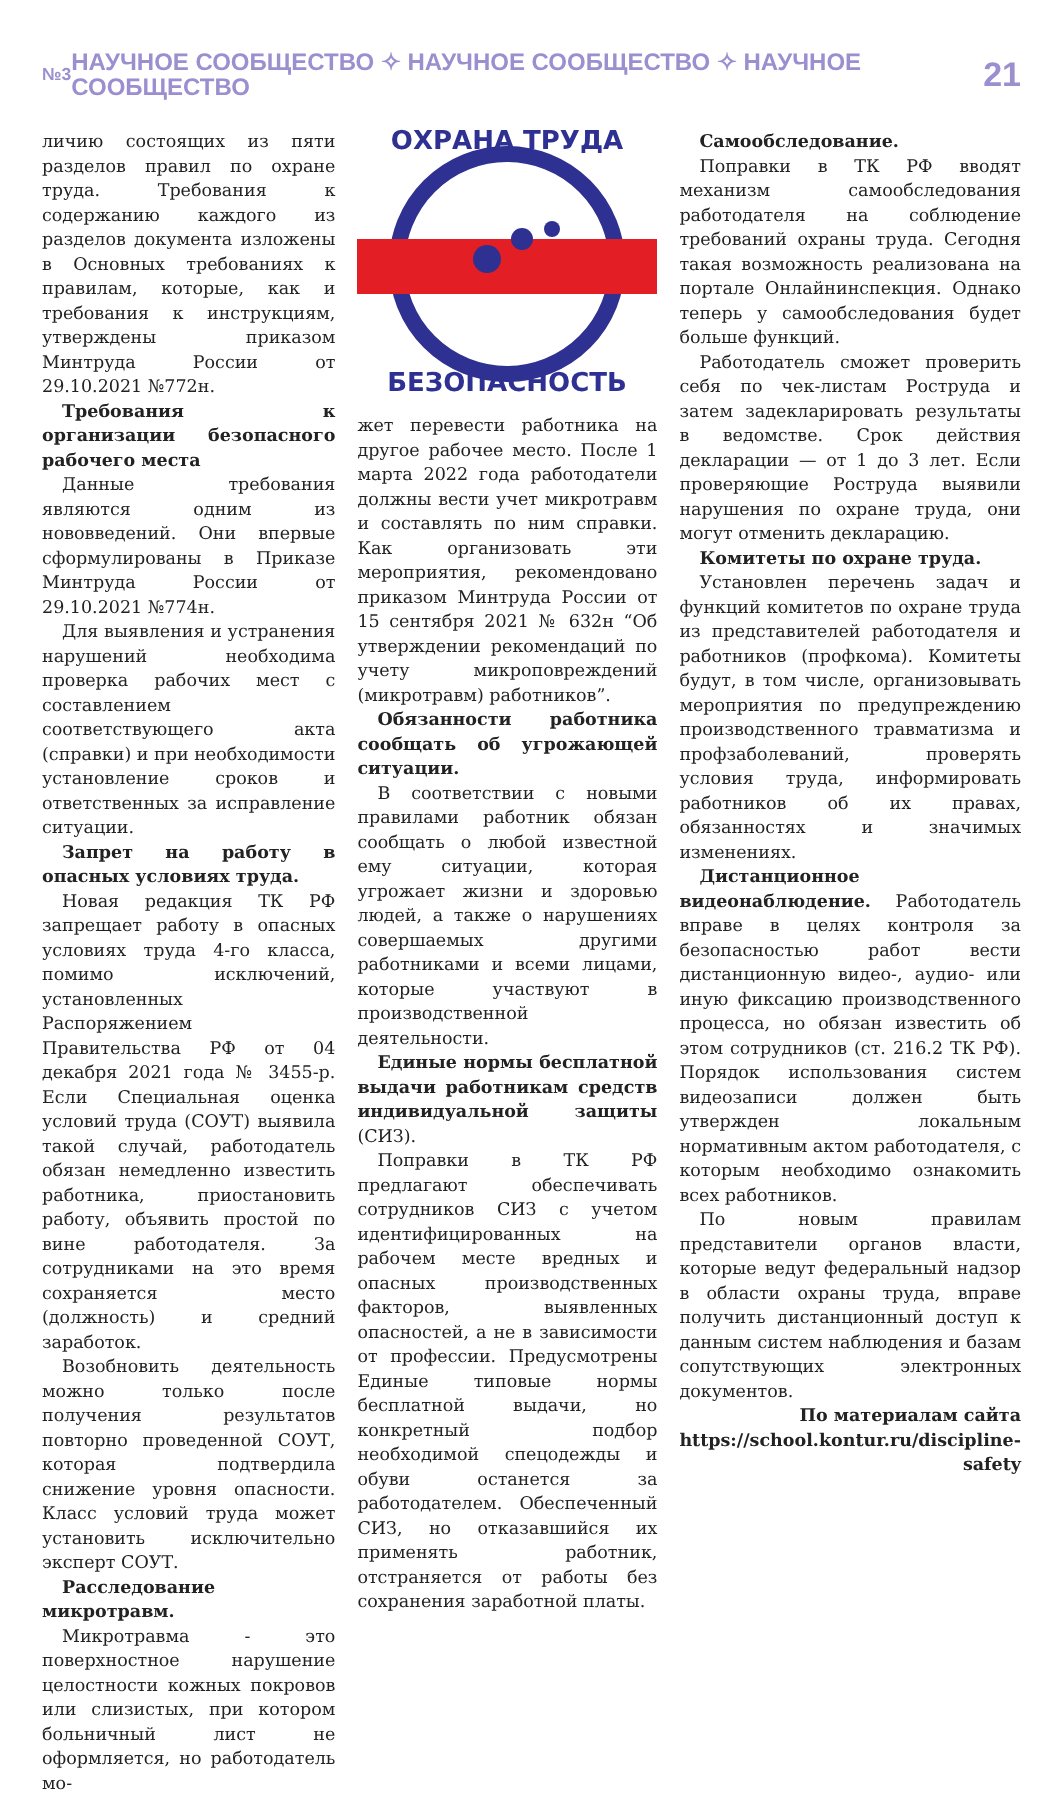№3 НАУЧНОЕ СООБЩЕСТВО ✧ НАУЧНОЕ СООБЩЕСТВО ✧ НАУЧНОЕ СООБЩЕСТВО 21
личию состоящих из пяти разделов правил по охране труда. Требования к содержанию каждого из разделов документа изложены в Основных требованиях к правилам, которые, как и требования к инструкциям, утверждены приказом Минтруда России от 29.10.2021 №772н.
Требования к организации безопасного рабочего места
Данные требования являются одним из нововведений. Они впервые сформулированы в Приказе Минтруда России от 29.10.2021 №774н.
Для выявления и устранения нарушений необходима проверка рабочих мест с составлением соответствующего акта (справки) и при необходимости установление сроков и ответственных за исправление ситуации.
Запрет на работу в опасных условиях труда.
Новая редакция ТК РФ запрещает работу в опасных условиях труда 4-го класса, помимо исключений, установленных Распоряжением Правительства РФ от 04 декабря 2021 года № 3455-р. Если Специальная оценка условий труда (СОУТ) выявила такой случай, работодатель обязан немедленно известить работника, приостановить работу, объявить простой по вине работодателя. За сотрудниками на это время сохраняется место (должность) и средний заработок.
Возобновить деятельность можно только после получения результатов повторно проведенной СОУТ, которая подтвердила снижение уровня опасности. Класс условий труда может установить исключительно эксперт СОУТ.
Расследование микротравм.
Микротравма - это поверхностное нарушение целостности кожных покровов или слизистых, при котором больничный лист не оформляется, но работодатель мо-
ОХРАНА ТРУДА
БЕЗОПАСНОСТЬ
жет перевести работника на другое рабочее место. После 1 марта 2022 года работодатели должны вести учет микротравм и составлять по ним справки. Как организовать эти мероприятия, рекомендовано приказом Минтруда России от 15 сентября 2021 № 632н “Об утверждении рекомендаций по учету микроповреждений (микротравм) работников”.
Обязанности работника сообщать об угрожающей ситуации.
В соответствии с новыми правилами работник обязан сообщать о любой известной ему ситуации, которая угрожает жизни и здоровью людей, а также о нарушениях совершаемых другими работниками и всеми лицами, которые участвуют в производственной деятельности.
Единые нормы бесплатной выдачи работникам средств индивидуальной защиты (СИЗ).
Поправки в ТК РФ предлагают обеспечивать сотрудников СИЗ с учетом идентифицированных на рабочем месте вредных и опасных производственных факторов, выявленных опасностей, а не в зависимости от профессии. Предусмотрены Единые типовые нормы бесплатной выдачи, но конкретный подбор необходимой спецодежды и обуви останется за работодателем. Обеспеченный СИЗ, но отказавшийся их применять работник, отстраняется от работы без сохранения заработной платы.
Самообследование.
Поправки в ТК РФ вводят механизм самообследования работодателя на соблюдение требований охраны труда. Сегодня такая возможность реализована на портале Онлайнинспекция. Однако теперь у самообследования будет больше функций.
Работодатель сможет проверить себя по чек-листам Роструда и затем задекларировать результаты в ведомстве. Срок действия декларации — от 1 до 3 лет. Если проверяющие Роструда выявили нарушения по охране труда, они могут отменить декларацию.
Комитеты по охране труда.
Установлен перечень задач и функций комитетов по охране труда из представителей работодателя и работников (профкома). Комитеты будут, в том числе, организовывать мероприятия по предупреждению производственного травматизма и профзаболеваний, проверять условия труда, информировать работников об их правах, обязанностях и значимых изменениях.
Дистанционное видеонаблюдение. Работодатель вправе в целях контроля за безопасностью работ вести дистанционную видео-, аудио- или иную фиксацию производственного процесса, но обязан известить об этом сотрудников (ст. 216.2 ТК РФ). Порядок использования систем видеозаписи должен быть утвержден локальным нормативным актом работодателя, с которым необходимо ознакомить всех работников.
По новым правилам представители органов власти, которые ведут федеральный надзор в области охраны труда, вправе получить дистанционный доступ к данным систем наблюдения и базам сопутствующих электронных документов.
По материалам сайта
https://school.kontur.ru/discipline-safety